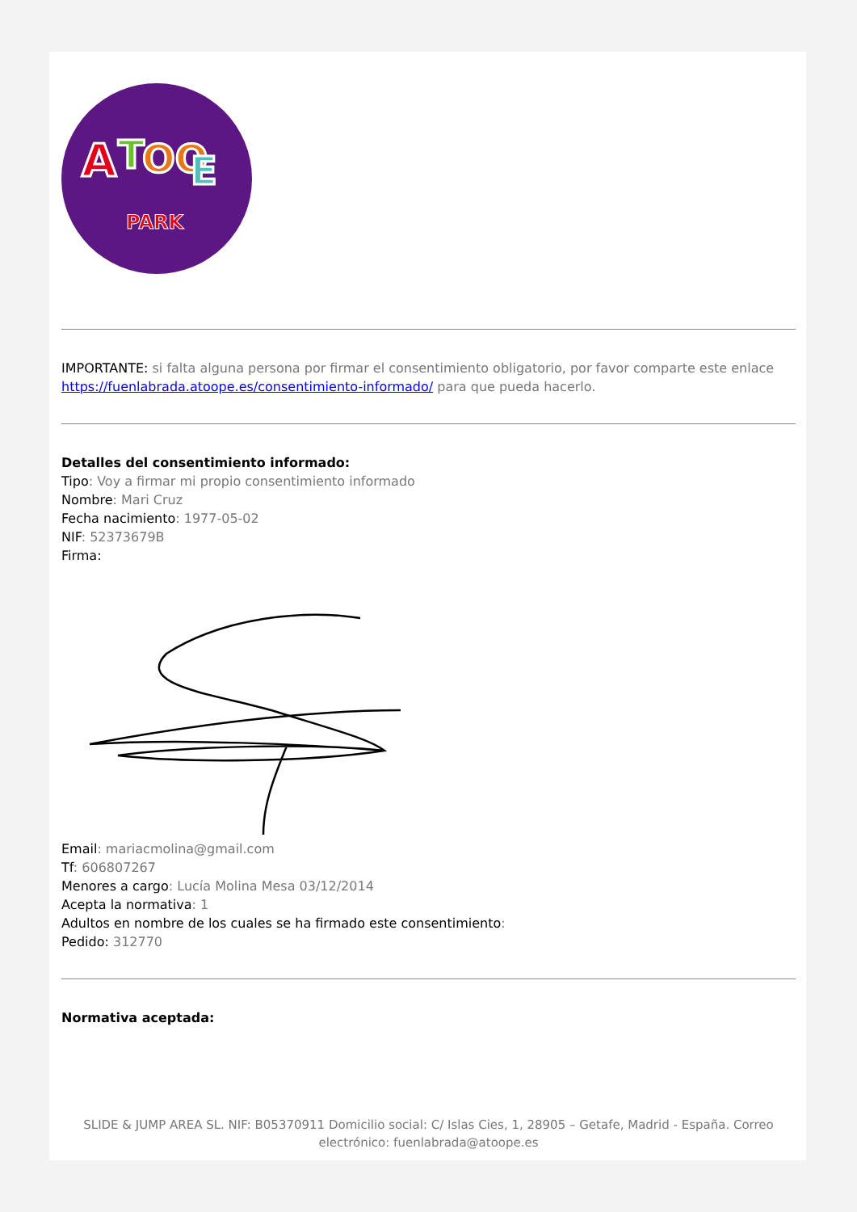A
T
OO
E
PARK
IMPORTANTE: si falta alguna persona por firmar el consentimiento obligatorio, por favor comparte este enlace https://fuenlabrada.atoope.es/consentimiento-informado/ para que pueda hacerlo.
Detalles del consentimiento informado:
Tipo: Voy a firmar mi propio consentimiento informado
Nombre: Mari Cruz
Fecha nacimiento: 1977-05-02
NIF: 52373679B
Firma:
Email: mariacmolina@gmail.com
Tf: 606807267
Menores a cargo: Lucía Molina Mesa 03/12/2014
Acepta la normativa: 1
Adultos en nombre de los cuales se ha firmado este consentimiento:
Pedido: 312770
Normativa aceptada:
SLIDE & JUMP AREA SL. NIF: B05370911 Domicilio social: C/ Islas Cies, 1, 28905 – Getafe, Madrid - España. Correo electrónico: fuenlabrada@atoope.es